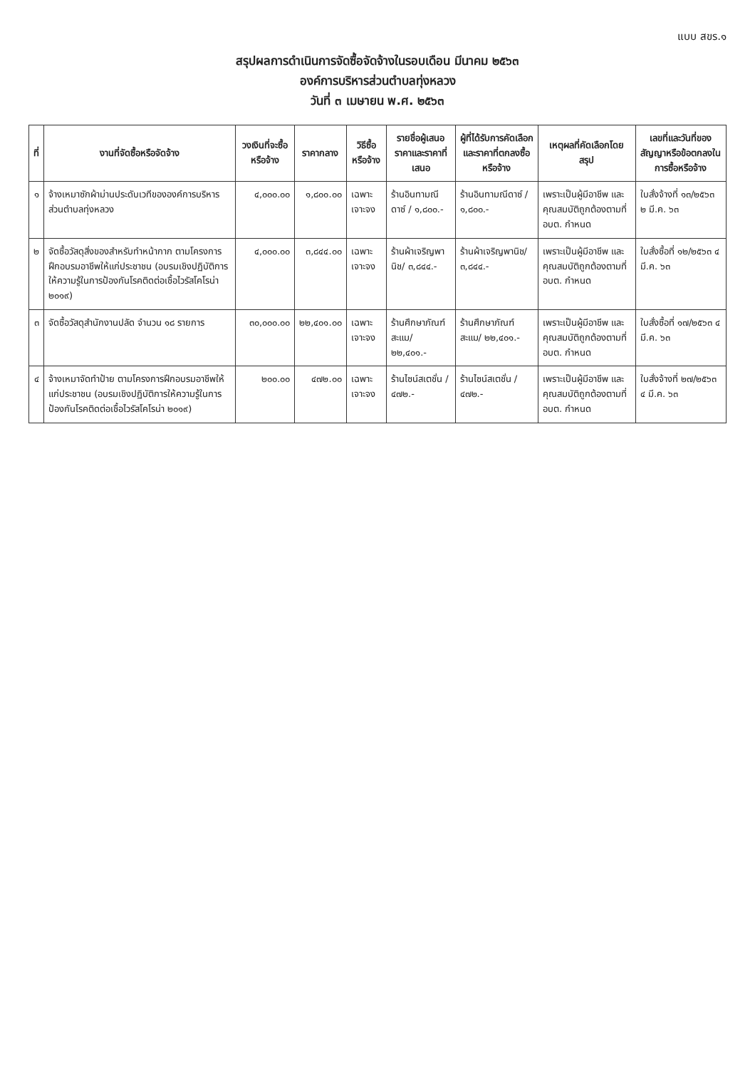แบบ สขร.๑
สรุปผลการดำเนินการจัดซื้อจัดจ้างในรอบเดือน มีนาคม ๒๕๖๓
องค์การบริหารส่วนตำบลทุ่งหลวง
วันที่ ๓ เมษายน พ.ศ. ๒๕๖๓
| ที่ | งานที่จัดซื้อหรือจัดจ้าง | วงเงินที่จะซื้อหรือจ้าง | ราคากลาง | วิธีซื้อหรือจ้าง | รายชื่อผู้เสนอราคาและราคาที่เสนอ | ผู้ที่ได้รับการคัดเลือกและราคาที่ตกลงซื้อหรือจ้าง | เหตุผลที่คัดเลือกโดยสรุป | เลขที่และวันที่ของสัญญาหรือข้อตกลงในการซื้อหรือจ้าง |
| --- | --- | --- | --- | --- | --- | --- | --- | --- |
| ๑ | จ้างเหมาซักผ้าม่านประดับเวทีขององค์การบริหารส่วนตำบลทุ่งหลวง | ๔,๐๐๐.๐๐ | ๑,๘๐๐.๐๐ | เฉพาะเจาะจง | ร้านอินทามณีดาซ์ / ๑,๘๐๐.- | ร้านอินทามณีดาซ์ / ๑,๘๐๐.- | เพราะเป็นผู้มีอาชีพ และคุณสมบัติถูกต้องตามที่ อบต. กำหนด | ใบสั่งจ้างที่ ๑๓/๒๕๖๓ ๒ มี.ค. ๖๓ |
| ๒ | จัดซื้อวัสดุสิ่งของสำหรับทำหน้ากาก ตามโครงการฝึกอบรมอาชีพให้แก่ประชาชน (อบรมเชิงปฏิบัติการให้ความรู้ในการป้องกันโรคติดต่อเชื้อไวรัสโคโรน่า ๒๐๑๙) | ๔,๐๐๐.๐๐ | ๓,๘๔๔.๐๐ | เฉพาะเจาะจง | ร้านผ้าเจริญพานิช/ ๓,๘๔๔.- | ร้านผ้าเจริญพานิช/ ๓,๘๔๔.- | เพราะเป็นผู้มีอาชีพ และคุณสมบัติถูกต้องตามที่ อบต. กำหนด | ใบสั่งซื้อที่ ๑๒/๒๕๖๓ ๔ มี.ค. ๖๓ |
| ๓ | จัดซื้อวัสดุสำนักงานปลัด จำนวน ๑๘ รายการ | ๓๐,๐๐๐.๐๐ | ๒๒,๔๐๑.๐๐ | เฉพาะเจาะจง | ร้านศึกษาภัณฑ์สะแม/ ๒๒,๔๐๑.- | ร้านศึกษาภัณฑ์สะแม/ ๒๒,๔๐๑.- | เพราะเป็นผู้มีอาชีพ และคุณสมบัติถูกต้องตามที่ อบต. กำหนด | ใบสั่งซื้อที่ ๑๗/๒๕๖๓ ๔ มี.ค. ๖๓ |
| ๔ | จ้างเหมาจัดทำป้าย ตามโครงการฝึกอบรมอาชีพให้แก่ประชาชน (อบรมเชิงปฏิบัติการให้ความรู้ในการป้องกันโรคติดต่อเชื้อไวรัสโคโรน่า ๒๐๑๙) | ๒๐๐.๐๐ | ๔๗๒.๐๐ | เฉพาะเจาะจง | ร้านไซน์สเตชั่น / ๔๗๒.- | ร้านไซน์สเตชั่น / ๔๗๒.- | เพราะเป็นผู้มีอาชีพ และคุณสมบัติถูกต้องตามที่ อบต. กำหนด | ใบสั่งจ้างที่ ๒๗/๒๕๖๓ ๔ มี.ค. ๖๓ |